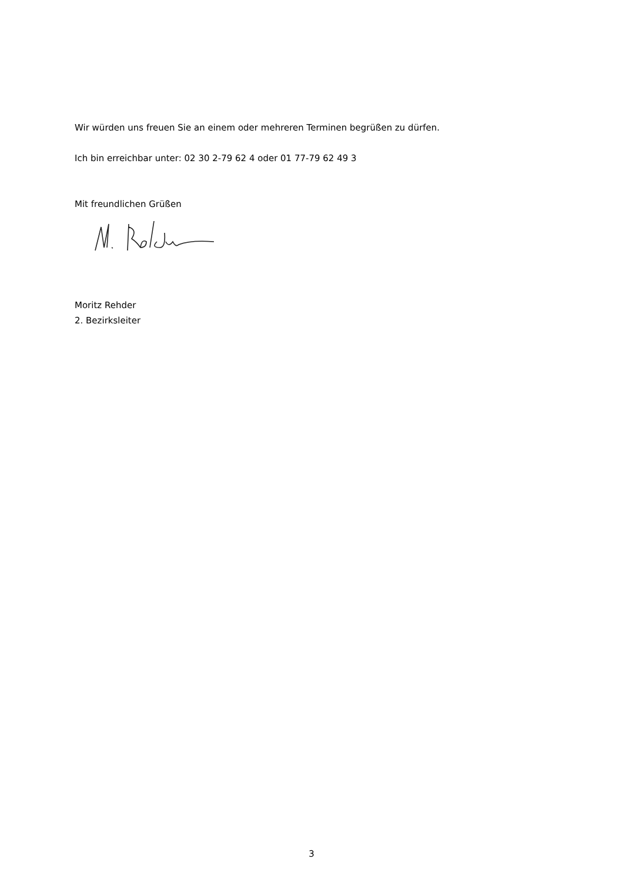Wir würden uns freuen Sie an einem oder mehreren Terminen begrüßen zu dürfen.
Ich bin erreichbar unter: 02 30 2-79 62 4 oder 01 77-79 62 49 3
Mit freundlichen Grüßen
Moritz Rehder
2. Bezirksleiter
3